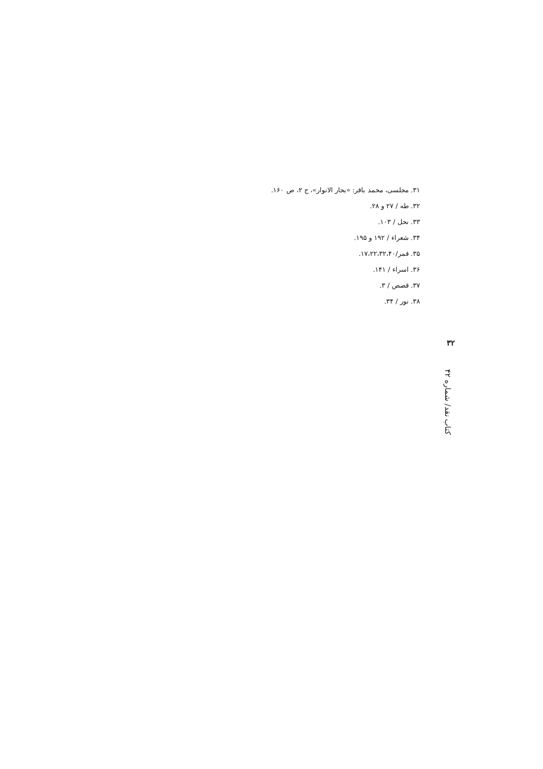۳۱. مجلسی، محمد باقر: «بحار الانوار»، ج ۲، ص ۱۶۰.
۳۲. طه / ۲۷ و ۲۸.
۳۳. نحل / ۱۰۳.
۳۴. شعراء / ۱۹۲ و ۱۹۵.
۳۵. قمر/۱۷،۲۲،۳۲،۴۰.
۳۶. اسراء / ۱۴۱.
۳۷. قصص / ۳.
۳۸. نور / ۳۴.
۳۲
کتاب نقد/ شماره ۴۲